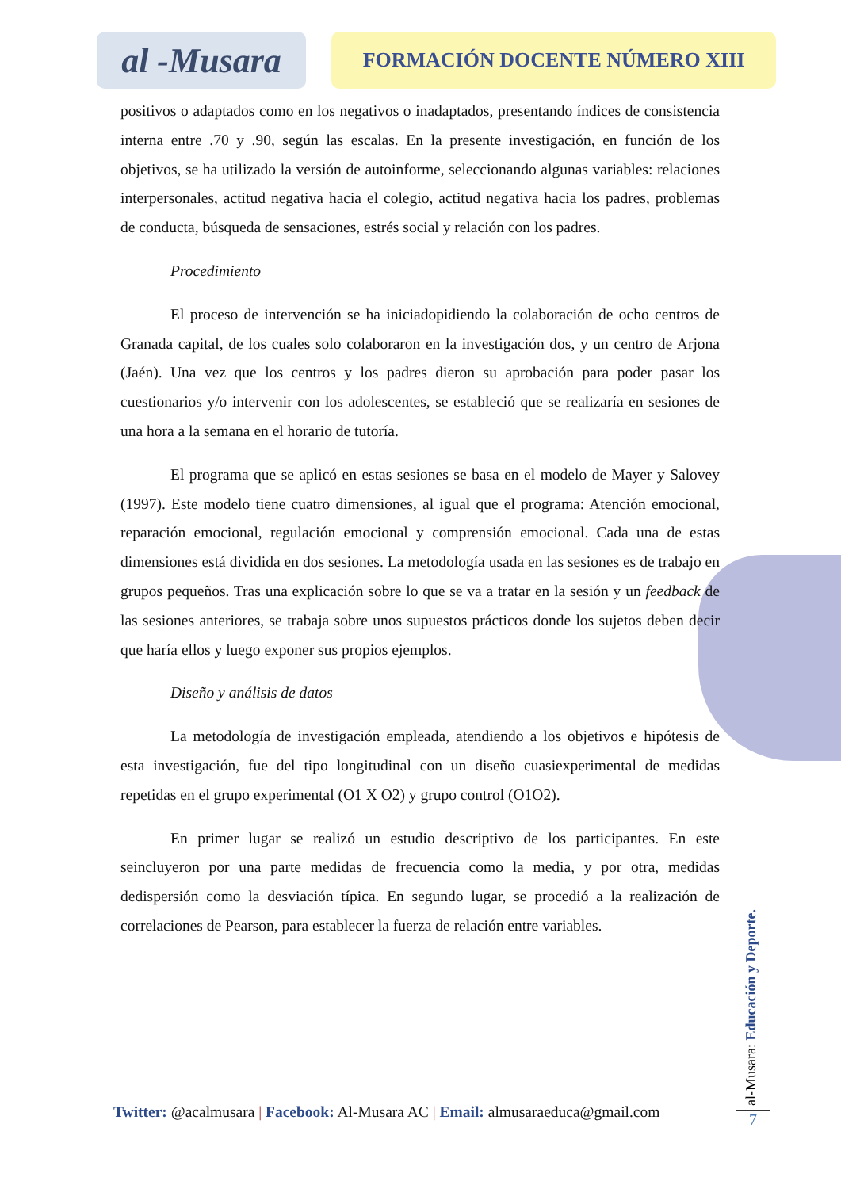al -Musara
FORMACIÓN DOCENTE NÚMERO XIII
positivos o adaptados como en los negativos o inadaptados, presentando índices de consistencia interna entre .70 y .90, según las escalas. En la presente investigación, en función de los objetivos, se ha utilizado la versión de autoinforme, seleccionando algunas variables: relaciones interpersonales, actitud negativa hacia el colegio, actitud negativa hacia los padres, problemas de conducta, búsqueda de sensaciones, estrés social y relación con los padres.
Procedimiento
El proceso de intervención se ha iniciadopidiendo la colaboración de ocho centros de Granada capital, de los cuales solo colaboraron en la investigación dos, y un centro de Arjona (Jaén). Una vez que los centros y los padres dieron su aprobación para poder pasar los cuestionarios y/o intervenir con los adolescentes, se estableció que se realizaría en sesiones de una hora a la semana en el horario de tutoría.
El programa que se aplicó en estas sesiones se basa en el modelo de Mayer y Salovey (1997). Este modelo tiene cuatro dimensiones, al igual que el programa: Atención emocional, reparación emocional, regulación emocional y comprensión emocional. Cada una de estas dimensiones está dividida en dos sesiones. La metodología usada en las sesiones es de trabajo en grupos pequeños. Tras una explicación sobre lo que se va a tratar en la sesión y un feedback de las sesiones anteriores, se trabaja sobre unos supuestos prácticos donde los sujetos deben decir que haría ellos y luego exponer sus propios ejemplos.
Diseño y análisis de datos
La metodología de investigación empleada, atendiendo a los objetivos e hipótesis de esta investigación, fue del tipo longitudinal con un diseño cuasiexperimental de medidas repetidas en el grupo experimental (O1 X O2) y grupo control (O1O2).
En primer lugar se realizó un estudio descriptivo de los participantes. En este seincluyeron por una parte medidas de frecuencia como la media, y por otra, medidas dedispersión como la desviación típica. En segundo lugar, se procedió a la realización de correlaciones de Pearson, para establecer la fuerza de relación entre variables.
Twitter: @acalmusara | Facebook: Al-Musara AC | Email: almusaraeduca@gmail.com
al-Musara: Educación y Deporte.
7